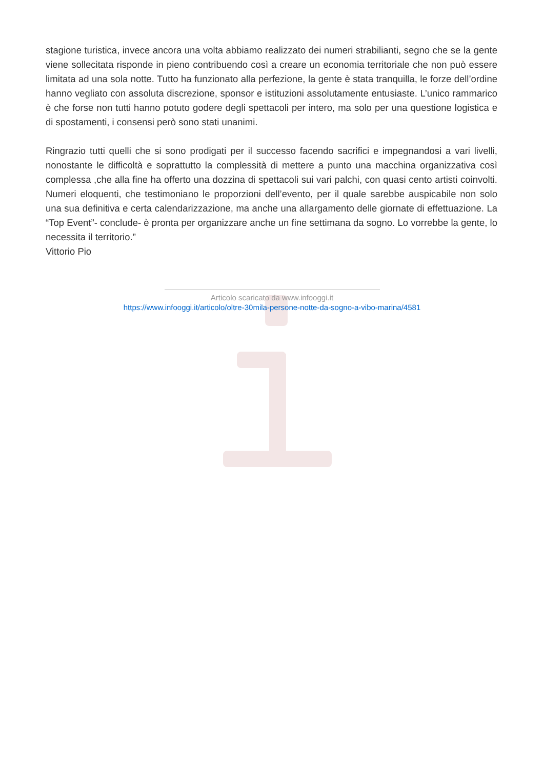stagione turistica, invece ancora una volta abbiamo realizzato dei numeri strabilianti, segno che se la gente viene sollecitata risponde in pieno contribuendo così a creare un economia territoriale che non può essere limitata ad una sola notte. Tutto ha funzionato alla perfezione, la gente è stata tranquilla, le forze dell’ordine hanno vegliato con assoluta discrezione, sponsor e istituzioni assolutamente entusiaste. L’unico rammarico è che forse non tutti hanno potuto godere degli spettacoli per intero, ma solo per una questione logistica e di spostamenti, i consensi però sono stati unanimi.
Ringrazio tutti quelli che si sono prodigati per il successo facendo sacrifici e impegnandosi a vari livelli, nonostante le difficoltà e soprattutto la complessità di mettere a punto una macchina organizzativa così complessa ,che alla fine ha offerto una dozzina di spettacoli sui vari palchi, con quasi cento artisti coinvolti. Numeri eloquenti, che testimoniano le proporzioni dell’evento, per il quale sarebbe auspicabile non solo una sua definitiva e certa calendarizzazione, ma anche una allargamento delle giornate di effettuazione. La “Top Event”- conclude- è pronta per organizzare anche un fine settimana da sogno. Lo vorrebbe la gente, lo necessita il territorio.”
Vittorio Pio
Articolo scaricato da www.infooggi.it
https://www.infooggi.it/articolo/oltre-30mila-persone-notte-da-sogno-a-vibo-marina/4581